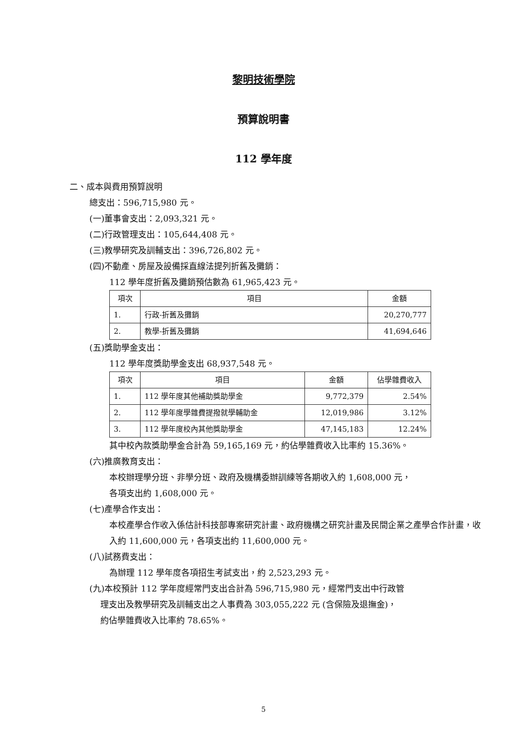黎明技術學院
預算說明書
112 學年度
二、成本與費用預算說明
總支出：596,715,980 元。
(一)董事會支出：2,093,321 元。
(二)行政管理支出：105,644,408 元。
(三)教學研究及訓輔支出：396,726,802 元。
(四)不動產、房屋及設備採直線法提列折舊及攤銷：
112 學年度折舊及攤銷預估數為 61,965,423 元。
| 項次 | 項目 | 金額 |
| --- | --- | --- |
| 1. | 行政-折舊及攤銷 | 20,270,777 |
| 2. | 教學-折舊及攤銷 | 41,694,646 |
(五)獎助學金支出：
112 學年度獎助學金支出 68,937,548 元。
| 項次 | 項目 | 金額 | 佔學雜費收入 |
| --- | --- | --- | --- |
| 1. | 112 學年度其他補助獎助學金 | 9,772,379 | 2.54% |
| 2. | 112 學年度學雜費提撥就學輔助金 | 12,019,986 | 3.12% |
| 3. | 112 學年度校內其他獎助學金 | 47,145,183 | 12.24% |
其中校內款獎助學金合計為 59,165,169 元，約佔學雜費收入比率約 15.36%。
(六)推廣教育支出：
本校辦理學分班、非學分班、政府及機構委辦訓練等各期收入約 1,608,000 元，
各項支出約 1,608,000 元。
(七)產學合作支出：
本校產學合作收入係估計科技部專案研究計畫、政府機構之研究計畫及民間企業之產學合作計畫，收入約 11,600,000 元，各項支出約 11,600,000 元。
(八)試務費支出：
為辦理 112 學年度各項招生考試支出，約 2,523,293 元。
(九)本校預計 112 学年度經常門支出合計為 596,715,980 元，經常門支出中行政管
理支出及教學研究及訓輔支出之人事費為 303,055,222 元 (含保險及退撫金)，
約佔學雜費收入比率約 78.65%。
5